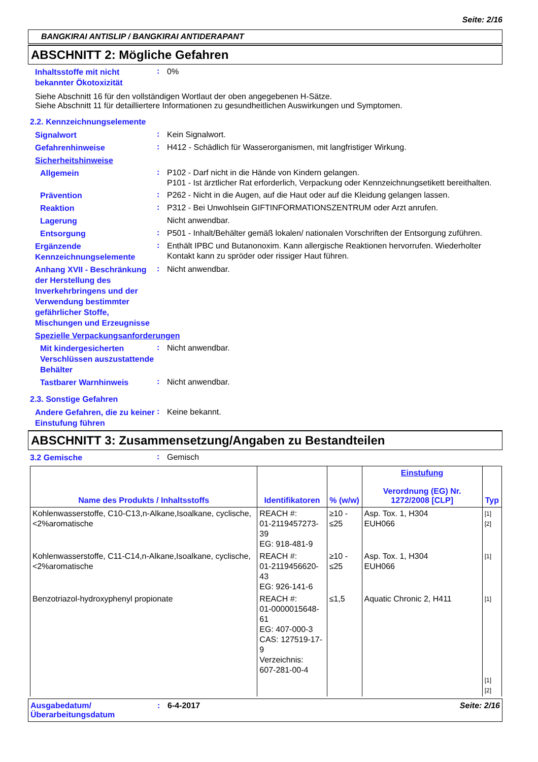Seite: 2/16
BANGKIRAI ANTISLIP / BANGKIRAI ANTIDERAPANT
ABSCHNITT 2: Mögliche Gefahren
Inhaltsstoffe mit nicht bekannter Ökotoxizität
:
0%
Siehe Abschnitt 16 für den vollständigen Wortlaut der oben angegebenen H-Sätze.
Siehe Abschnitt 11 für detailliertere Informationen zu gesundheitlichen Auswirkungen und Symptomen.
2.2. Kennzeichnungselemente
Signalwort
:
Kein Signalwort.
Gefahrenhinweise
:
H412 - Schädlich für Wasserorganismen, mit langfristiger Wirkung.
Sicherheitshinweise
Allgemein
:
P102 - Darf nicht in die Hände von Kindern gelangen.
P101 - Ist ärztlicher Rat erforderlich, Verpackung oder Kennzeichnungsetikett bereithalten.
Prävention
:
P262 - Nicht in die Augen, auf die Haut oder auf die Kleidung gelangen lassen.
Reaktion
:
P312 - Bei Unwohlsein GIFTINFORMATIONSZENTRUM oder Arzt anrufen.
Lagerung
Nicht anwendbar.
Entsorgung
:
P501 - Inhalt/Behälter gemäß lokalen/ nationalen Vorschriften der Entsorgung zuführen.
Ergänzende Kennzeichnungselemente
:
Enthält IPBC und Butanonoxim. Kann allergische Reaktionen hervorrufen. Wiederholter Kontakt kann zu spröder oder rissiger Haut führen.
Anhang XVII - Beschränkung der Herstellung des Inverkehrbringens und der Verwendung bestimmter gefährlicher Stoffe, Mischungen und Erzeugnisse
:
Nicht anwendbar.
Spezielle Verpackungsanforderungen
Mit kindergesicherten Verschlüssen auszustattende Behälter
:
Nicht anwendbar.
Tastbarer Warnhinweis
:
Nicht anwendbar.
2.3. Sonstige Gefahren
Andere Gefahren, die zu keiner Einstufung führen
:
Keine bekannt.
ABSCHNITT 3: Zusammensetzung/Angaben zu Bestandteilen
3.2 Gemische
:
Gemisch
| Name des Produkts / Inhaltsstoffs | Identifikatoren | % (w/w) | Einstufung Verordnung (EG) Nr. 1272/2008 [CLP] | Typ |
| --- | --- | --- | --- | --- |
| Kohlenwasserstoffe, C10-C13,n-Alkane,Isoalkane, cyclische,<2%aromatische | REACH #: 01-2119457273-39 EG: 918-481-9 | ≥10 - ≤25 | Asp. Tox. 1, H304 EUH066 | [1] [2] |
| Kohlenwasserstoffe, C11-C14,n-Alkane,Isoalkane, cyclische,<2%aromatische | REACH #: 01-2119456620-43 EG: 926-141-6 | ≥10 - ≤25 | Asp. Tox. 1, H304 EUH066 | [1] |
| Benzotriazol-hydroxyphenyl propionate | REACH #: 01-0000015648-61 EG: 407-000-3 CAS: 127519-17-9 Verzeichnis: 607-281-00-4 | ≤1,5 | Aquatic Chronic 2, H411 | [1] [1] [2] |
Ausgabedatum/ Überarbeitungsdatum
: 6-4-2017 Seite: 2/16